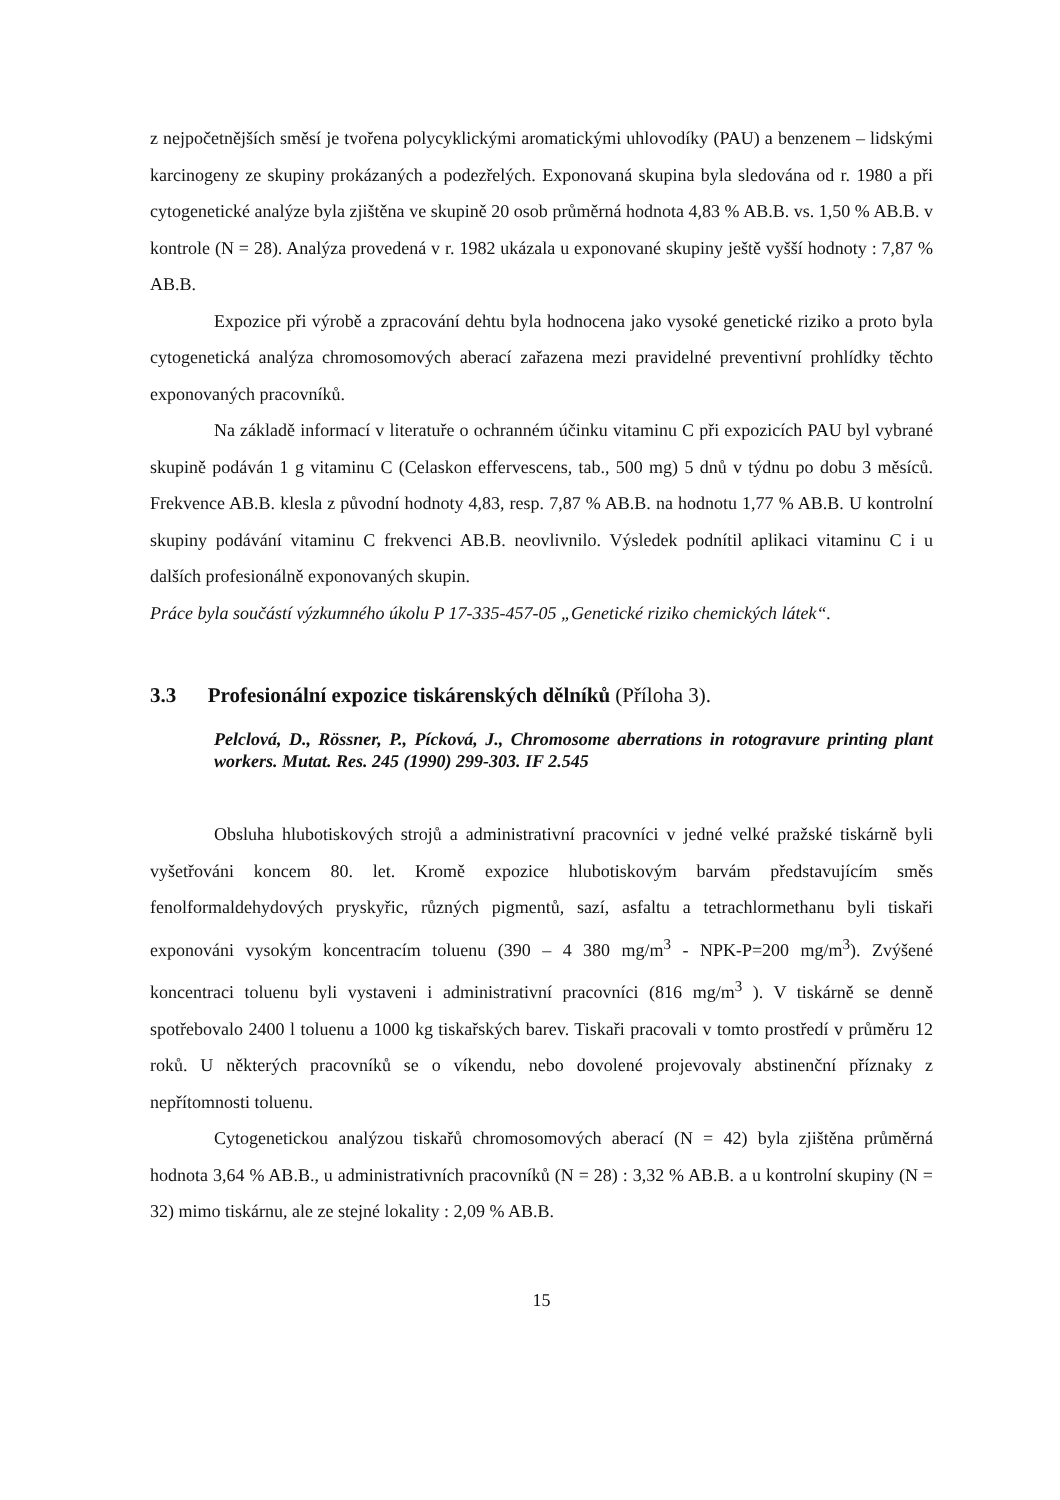z nejpočetnějších směsí je tvořena polycyklickými aromatickými uhlovodíky (PAU) a benzenem – lidskými karcinogeny ze skupiny prokázaných a podezřelých. Exponovaná skupina byla sledována od r. 1980 a při cytogenetické analýze byla zjištěna ve skupině 20 osob průměrná hodnota 4,83 % AB.B. vs. 1,50 % AB.B. v kontrole (N = 28). Analýza provedená v r. 1982 ukázala u exponované skupiny ještě vyšší hodnoty : 7,87 % AB.B.
Expozice při výrobě a zpracování dehtu byla hodnocena jako vysoké genetické riziko a proto byla cytogenetická analýza chromosomových aberací zařazena mezi pravidelné preventivní prohlídky těchto exponovaných pracovníků.
Na základě informací v literatuře o ochranném účinku vitaminu C při expozicích PAU byl vybrané skupině podáván 1 g vitaminu C (Celaskon effervescens, tab., 500 mg) 5 dnů v týdnu po dobu 3 měsíců. Frekvence AB.B. klesla z původní hodnoty 4,83, resp. 7,87 % AB.B. na hodnotu 1,77 % AB.B. U kontrolní skupiny podávání vitaminu C frekvenci AB.B. neovlivnilo. Výsledek podnítil aplikaci vitaminu C i u dalších profesionálně exponovaných skupin.
Práce byla součástí výzkumného úkolu P 17-335-457-05 „Genetické riziko chemických látek“.
3.3 Profesionální expozice tiskárenských dělníků (Příloha 3).
Pelclová, D., Rössner, P., Pícková, J., Chromosome aberrations in rotogravure printing plant workers. Mutat. Res. 245 (1990) 299-303. IF 2.545
Obsluha hlubotiskových strojů a administrativní pracovníci v jedné velké pražské tiskárně byli vyšetřováni koncem 80. let. Kromě expozice hlubotiskovým barvám představujícím směs fenolformaldehydových pryskyřic, různých pigmentů, sazí, asfaltu a tetrachlormethanu byli tiskaři exponováni vysokým koncentracím toluenu (390 – 4 380 mg/m<sup>3</sup> - NPK-P=200 mg/m<sup>3</sup>). Zvýšené koncentraci toluenu byli vystaveni i administrativní pracovníci (816 mg/m<sup>3</sup> ). V tiskárně se denně spotřebovalo 2400 l toluenu a 1000 kg tiskařských barev. Tiskaři pracovali v tomto prostředí v průměru 12 roků. U některých pracovníků se o víkendu, nebo dovolené projevovaly abstinenční příznaky z nepřítomnosti toluenu.
Cytogenetickou analýzou tiskařů chromosomových aberací (N = 42) byla zjištěna průměrná hodnota 3,64 % AB.B., u administrativních pracovníků (N = 28) : 3,32 % AB.B. a u kontrolní skupiny (N = 32) mimo tiskárnu, ale ze stejné lokality : 2,09 % AB.B.
15